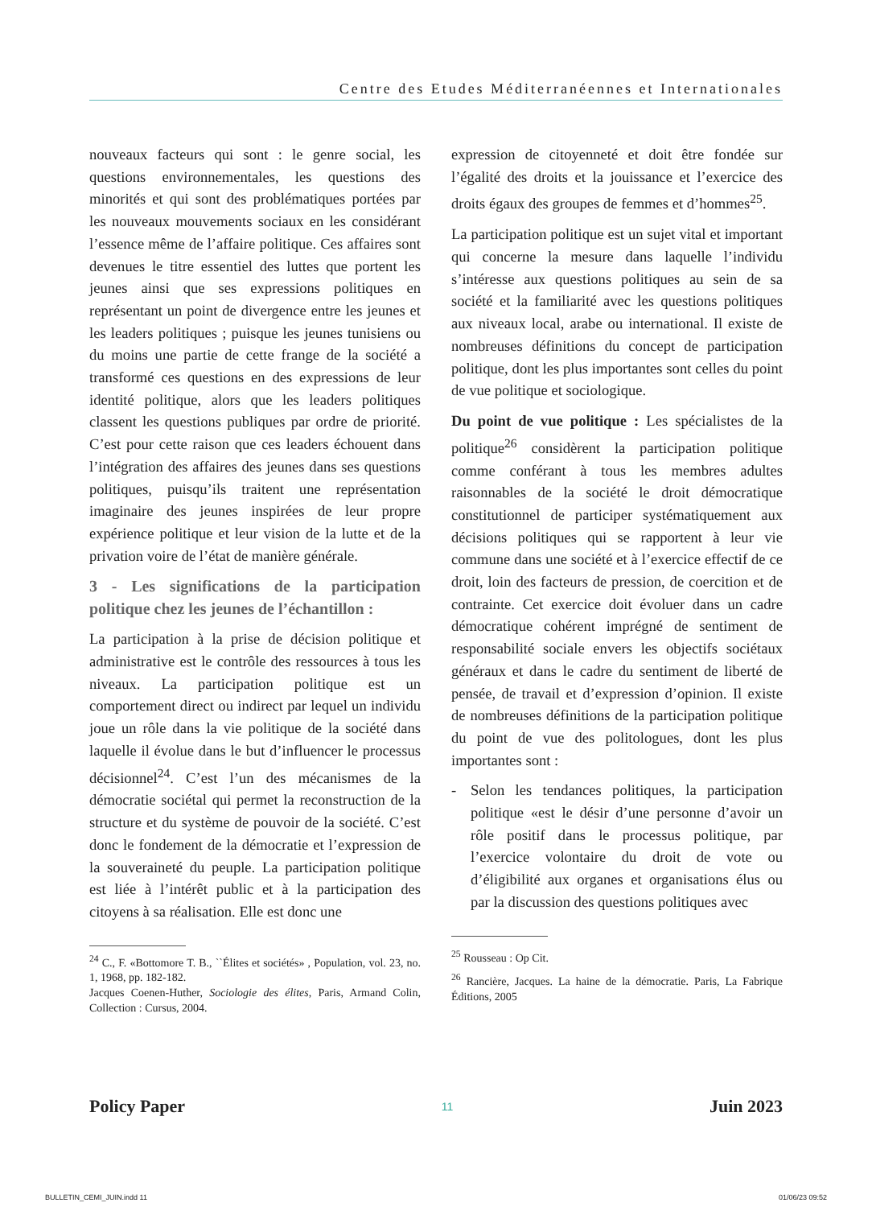Centre des Etudes Méditerranéennes et Internationales
nouveaux facteurs qui sont : le genre social, les questions environnementales, les questions des minorités et qui sont des problématiques portées par les nouveaux mouvements sociaux en les considérant l’essence même de l’affaire politique. Ces affaires sont devenues le titre essentiel des luttes que portent les jeunes ainsi que ses expressions politiques en représentant un point de divergence entre les jeunes et les leaders politiques ; puisque les jeunes tunisiens ou du moins une partie de cette frange de la société a transformé ces questions en des expressions de leur identité politique, alors que les leaders politiques classent les questions publiques par ordre de priorité. C’est pour cette raison que ces leaders échouent dans l’intégration des affaires des jeunes dans ses questions politiques, puisqu’ils traitent une représentation imaginaire des jeunes inspirées de leur propre expérience politique et leur vision de la lutte et de la privation voire de l’état de manière générale.
3 - Les significations de la participation politique chez les jeunes de l’échantillon :
La participation à la prise de décision politique et administrative est le contrôle des ressources à tous les niveaux. La participation politique est un comportement direct ou indirect par lequel un individu joue un rôle dans la vie politique de la société dans laquelle il évolue dans le but d’influencer le processus décisionnel<sup>24</sup>. C’est l’un des mécanismes de la démocratie sociétal qui permet la reconstruction de la structure et du système de pouvoir de la société. C’est donc le fondement de la démocratie et l’expression de la souveraineté du peuple. La participation politique est liée à l’intérêt public et à la participation des citoyens à sa réalisation. Elle est donc une
<sup>24</sup> C., F. «Bottomore T. B., ``Élites et sociétés» , Population, vol. 23, no. 1, 1968, pp. 182-182.
Jacques Coenen-Huther, Sociologie des élites, Paris, Armand Colin, Collection : Cursus, 2004.
expression de citoyenneté et doit être fondée sur l’égalité des droits et la jouissance et l’exercice des droits égaux des groupes de femmes et d’hommes<sup>25</sup>.
La participation politique est un sujet vital et important qui concerne la mesure dans laquelle l’individu s’intéresse aux questions politiques au sein de sa société et la familiarité avec les questions politiques aux niveaux local, arabe ou international. Il existe de nombreuses définitions du concept de participation politique, dont les plus importantes sont celles du point de vue politique et sociologique.
Du point de vue politique : Les spécialistes de la politique<sup>26</sup> considèrent la participation politique comme conférant à tous les membres adultes raisonnables de la société le droit démocratique constitutionnel de participer systématiquement aux décisions politiques qui se rapportent à leur vie commune dans une société et à l’exercice effectif de ce droit, loin des facteurs de pression, de coercition et de contrainte. Cet exercice doit évoluer dans un cadre démocratique cohérent imprégné de sentiment de responsabilité sociale envers les objectifs sociétaux généraux et dans le cadre du sentiment de liberté de pensée, de travail et d’expression d’opinion. Il existe de nombreuses définitions de la participation politique du point de vue des politologues, dont les plus importantes sont :
- Selon les tendances politiques, la participation politique «est le désir d’une personne d’avoir un rôle positif dans le processus politique, par l’exercice volontaire du droit de vote ou d’éligibilité aux organes et organisations élus ou par la discussion des questions politiques avec
<sup>25</sup> Rousseau : Op Cit.
<sup>26</sup> Rancière, Jacques. La haine de la démocratie. Paris, La Fabrique Éditions, 2005
Policy Paper 11 Juin 2023
BULLETIN_CEMI_JUIN.indd 11 01/06/23 09:52